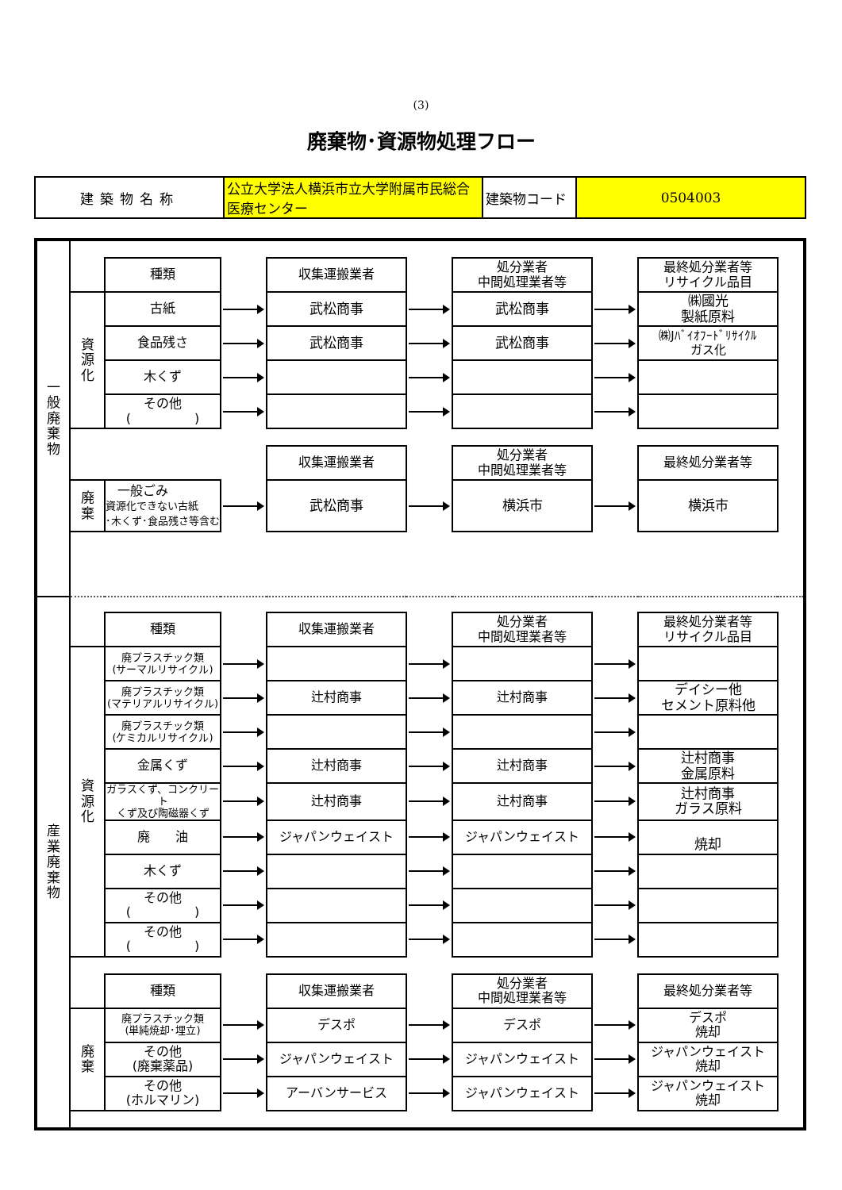(3)
廃棄物･資源物処理フロー
| 建築物名称 | 公立大学法人横浜市立大学附属市民総合医療センター | 建築物コード | 0504003 |
| 一 般 廃 棄 物 | | | | | | | | | |
| | | 種類 | | 収集運搬業者 | | 処分業者 中間処理業者等 | | 最終処分業者等 リサイクル品目 | |
| | 資 源 化 | 古紙 | | 武松商事 | | 武松商事 | | ㈱國光 製紙原料 | |
| | | 食品残さ | | 武松商事 | | 武松商事 | | ㈱Jﾊﾞｲｵﾌｰﾄﾞﾘｻｲｸﾙ ガス化 | |
| | | 木くず | | | | | | | |
| | | その他 ( ) | | | | | | | |
| | | | | 収集運搬業者 | | 処分業者 中間処理業者等 | | 最終処分業者等 | |
| | 廃 棄 | 一般ごみ 資源化できない古紙 ･木くず･食品残さ等含む | | 武松商事 | | 横浜市 | | 横浜市 | |
| 産 業 廃 棄 物 | | | | | | | | | |
| | | 種類 | | 収集運搬業者 | | 処分業者 中間処理業者等 | | 最終処分業者等 リサイクル品目 | |
| | 資 源 化 | 廃プラスチック類 (サーマルリサイクル) | | | | | | | |
| | | 廃プラスチック類 (マテリアルリサイクル) | | 辻村商事 | | 辻村商事 | | デイシー他 セメント原料他 | |
| | | 廃プラスチック類 (ケミカルリサイクル) | | | | | | | |
| | | 金属くず | | 辻村商事 | | 辻村商事 | | 辻村商事 金属原料 | |
| | | ガラスくず、コンクリート くず及び陶磁器くず | | 辻村商事 | | 辻村商事 | | 辻村商事 ガラス原料 | |
| | | 廃 油 | | ジャパンウェイスト | | ジャパンウェイスト | | 焼却 | |
| | | 木くず | | | | | | | |
| | | その他 ( ) | | | | | | | |
| | | その他 ( ) | | | | | | | |
| | | 種類 | | 収集運搬業者 | | 処分業者 中間処理業者等 | | 最終処分業者等 | |
| | 廃 棄 | 廃プラスチック類 (単純焼却･埋立) | | デスポ | | デスポ | | デスポ 焼却 | |
| | | その他 (廃棄薬品) | | ジャパンウェイスト | | ジャパンウェイスト | | ジャパンウェイスト 焼却 | |
| | | その他 (ホルマリン) | | アーバンサービス | | ジャパンウェイスト | | ジャパンウェイスト 焼却 | |